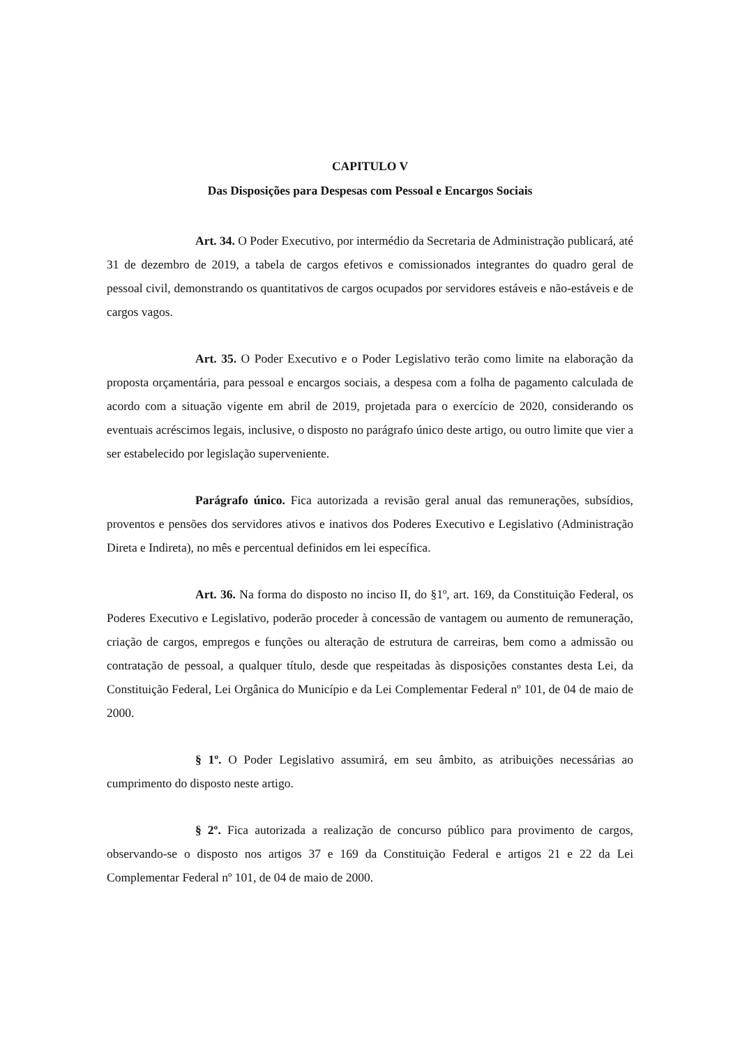CAPITULO V
Das Disposições para Despesas com Pessoal e Encargos Sociais
Art. 34. O Poder Executivo, por intermédio da Secretaria de Administração publicará, até 31 de dezembro de 2019, a tabela de cargos efetivos e comissionados integrantes do quadro geral de pessoal civil, demonstrando os quantitativos de cargos ocupados por servidores estáveis e não-estáveis e de cargos vagos.
Art. 35. O Poder Executivo e o Poder Legislativo terão como limite na elaboração da proposta orçamentária, para pessoal e encargos sociais, a despesa com a folha de pagamento calculada de acordo com a situação vigente em abril de 2019, projetada para o exercício de 2020, considerando os eventuais acréscimos legais, inclusive, o disposto no parágrafo único deste artigo, ou outro limite que vier a ser estabelecido por legislação superveniente.
Parágrafo único. Fica autorizada a revisão geral anual das remunerações, subsídios, proventos e pensões dos servidores ativos e inativos dos Poderes Executivo e Legislativo (Administração Direta e Indireta), no mês e percentual definidos em lei específica.
Art. 36. Na forma do disposto no inciso II, do §1º, art. 169, da Constituição Federal, os Poderes Executivo e Legislativo, poderão proceder à concessão de vantagem ou aumento de remuneração, criação de cargos, empregos e funções ou alteração de estrutura de carreiras, bem como a admissão ou contratação de pessoal, a qualquer título, desde que respeitadas às disposições constantes desta Lei, da Constituição Federal, Lei Orgânica do Município e da Lei Complementar Federal nº 101, de 04 de maio de 2000.
§ 1º. O Poder Legislativo assumirá, em seu âmbito, as atribuições necessárias ao cumprimento do disposto neste artigo.
§ 2º. Fica autorizada a realização de concurso público para provimento de cargos, observando-se o disposto nos artigos 37 e 169 da Constituição Federal e artigos 21 e 22 da Lei Complementar Federal nº 101, de 04 de maio de 2000.